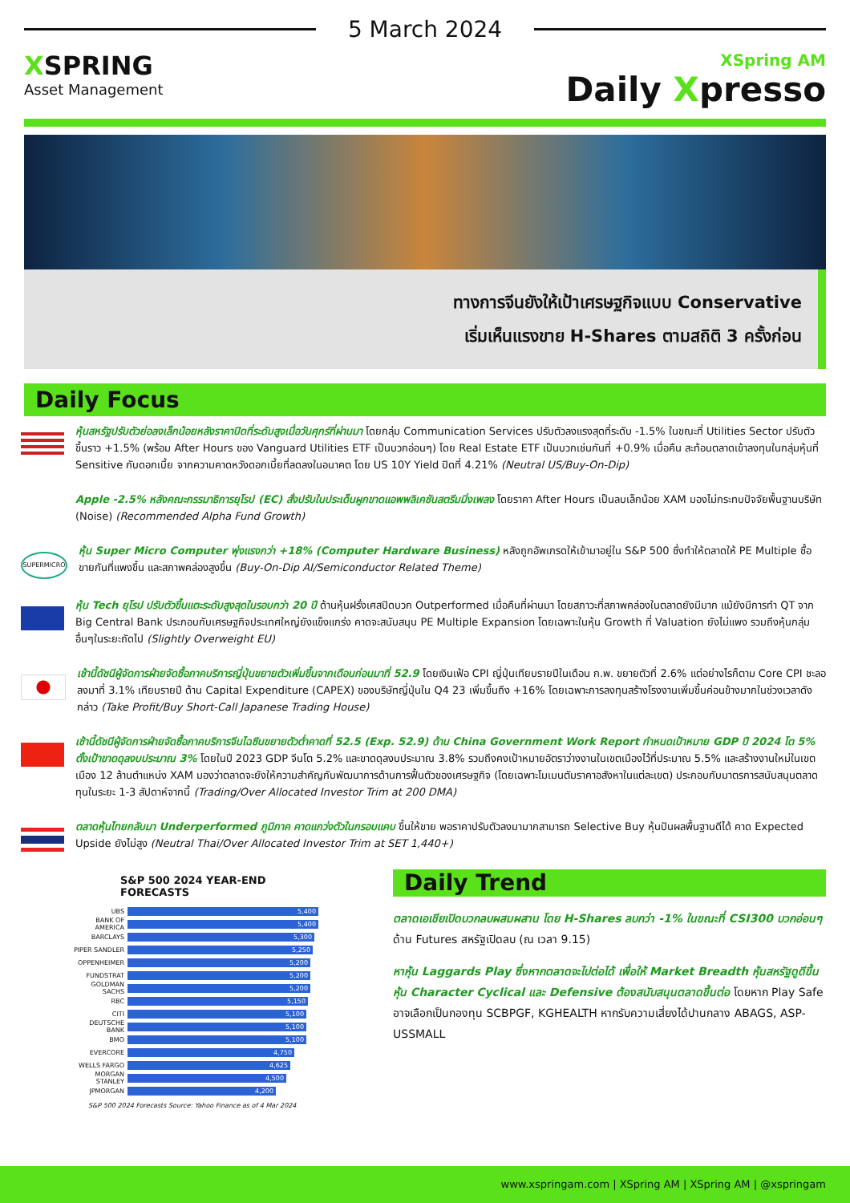5 March 2024
XSPRING
Asset Management
XSpring AM
Daily Xpresso
ทางการจีนยังให้เป้าเศรษฐกิจแบบ Conservative
เริ่มเห็นแรงขาย H-Shares ตามสถิติ 3 ครั้งก่อน
Daily Focus
หุ้นสหรัฐปรับตัวย่อลงเล็กน้อยหลังราคาปิดที่ระดับสูงเมื่อวันศุกร์ที่ผ่านมา โดยกลุ่ม Communication Services ปรับตัวลงแรงสุดที่ระดับ -1.5% ในขณะที่ Utilities Sector ปรับตัวขึ้นราว +1.5% (พร้อม After Hours ของ Vanguard Utilities ETF เป็นบวกอ่อนๆ) โดย Real Estate ETF เป็นบวกเช่นกันที่ +0.9% เมื่อคืน สะท้อนตลาดเข้าลงทุนในกลุ่มหุ้นที่ Sensitive กับดอกเบี้ย จากความคาดหวังดอกเบี้ยที่ลดลงในอนาคต โดย US 10Y Yield ปิดที่ 4.21% (Neutral US/Buy-On-Dip)
Apple -2.5% หลังคณะกรรมาธิการยุโรป (EC) สั่งปรับในประเด็นผูกขาดแอพพลิเคชันสตรีมมิ่งเพลง โดยราคา After Hours เป็นลบเล็กน้อย XAM มองไม่กระทบปัจจัยพื้นฐานบริษัท (Noise) (Recommended Alpha Fund Growth)
SUPERMICRO
หุ้น Super Micro Computer พุ่งแรงกว่า +18% (Computer Hardware Business) หลังถูกอัพเกรดให้เข้ามาอยู่ใน S&P 500 ซึ่งทำให้ตลาดให้ PE Multiple ซื้อขายกันที่แพงขึ้น และสภาพคล่องสูงขึ้น (Buy-On-Dip AI/Semiconductor Related Theme)
หุ้น Tech ยุโรป ปรับตัวขึ้นแตะระดับสูงสุดในรอบกว่า 20 ปี ด้านหุ้นฝรั่งเศสปิดบวก Outperformed เมื่อคืนที่ผ่านมา โดยสภาวะที่สภาพคล่องในตลาดยังมีมาก แม้ยังมีการทำ QT จาก Big Central Bank ประกอบกับเศรษฐกิจประเทศใหญ่ยังแข็งแกร่ง คาดจะสนับสนุน PE Multiple Expansion โดยเฉพาะในหุ้น Growth ที่ Valuation ยังไม่แพง รวมถึงหุ้นกลุ่มอื่นๆในระยะถัดไป (Slightly Overweight EU)
เช้านี้ดัชนีผู้จัดการฝ่ายจัดซื้อภาคบริการญี่ปุ่นขยายตัวเพิ่มขึ้นจากเดือนก่อนมาที่ 52.9 โดยเงินเฟ้อ CPI ญี่ปุ่นเทียบรายปีในเดือน ก.พ. ขยายตัวที่ 2.6% แต่อย่างไรก็ตาม Core CPI ชะลอลงมาที่ 3.1% เทียบรายปี ด้าน Capital Expenditure (CAPEX) ของบริษัทญี่ปุ่นใน Q4 23 เพิ่มขึ้นถึง +16% โดยเฉพาะการลงทุนสร้างโรงงานเพิ่มขึ้นค่อนข้างมากในช่วงเวลาดังกล่าว (Take Profit/Buy Short-Call Japanese Trading House)
เช้านี้ดัชนีผู้จัดการฝ่ายจัดซื้อภาคบริการจีนไฉซินขยายตัวต่ำคาดที่ 52.5 (Exp. 52.9) ด้าน China Government Work Report กำหนดเป้าหมาย GDP ปี 2024 โต 5% ตั้งเป้าขาดดุลงบประมาณ 3% โดยในปี 2023 GDP จีนโต 5.2% และขาดดุลงบประมาณ 3.8% รวมถึงคงเป้าหมายอัตราว่างงานในเขตเมืองไว้ที่ประมาณ 5.5% และสร้างงานใหม่ในเขตเมือง 12 ล้านตำแหน่ง XAM มองว่าตลาดจะยังให้ความสำคัญกับพัฒนาการด้านการฟื้นตัวของเศรษฐกิจ (โดยเฉพาะโมเมนตัมราคาอสังหาในแต่ละเขต) ประกอบกับมาตรการสนับสนุนตลาดทุนในระยะ 1-3 สัปดาห์จากนี้ (Trading/Over Allocated Investor Trim at 200 DMA)
ตลาดหุ้นไทยกลับมา Underperformed ภูมิภาค คาดแกว่งตัวในกรอบแคบ ขึ้นให้ขาย พอราคาปรับตัวลงมามากสามารถ Selective Buy หุ้นปันผลพื้นฐานดีได้ คาด Expected Upside ยังไม่สูง (Neutral Thai/Over Allocated Investor Trim at SET 1,440+)
S&P 500 2024 YEAR-END FORECASTS
UBS
5,400
BANK OF AMERICA
5,400
BARCLAYS
5,300
PIPER SANDLER
5,250
OPPENHEIMER
5,200
FUNDSTRAT
5,200
GOLDMAN SACHS
5,200
RBC
5,150
CITI
5,100
DEUTSCHE BANK
5,100
BMO
5,100
EVERCORE
4,750
WELLS FARGO
4,625
MORGAN STANLEY
4,500
JPMORGAN
4,200
S&P 500 2024 Forecasts Source: Yahoo Finance as of 4 Mar 2024
Daily Trend
ตลาดเอเชียเปิดบวกลบผสมผสาน โดย H-Shares ลบกว่า -1% ในขณะที่ CSI300 บวกอ่อนๆ ด้าน Futures สหรัฐเปิดลบ (ณ เวลา 9.15)
หาหุ้น Laggards Play ซึ่งหากตลาดจะไปต่อได้ เพื่อให้ Market Breadth หุ้นสหรัฐดูดีขึ้น หุ้น Character Cyclical และ Defensive ต้องสนับสนุนตลาดขึ้นต่อ โดยหาก Play Safe อาจเลือกเป็นกองทุน SCBPGF, KGHEALTH หากรับความเสี่ยงได้ปานกลาง ABAGS, ASP-USSMALL
www.xspringam.com | XSpring AM | XSpring AM | @xspringam